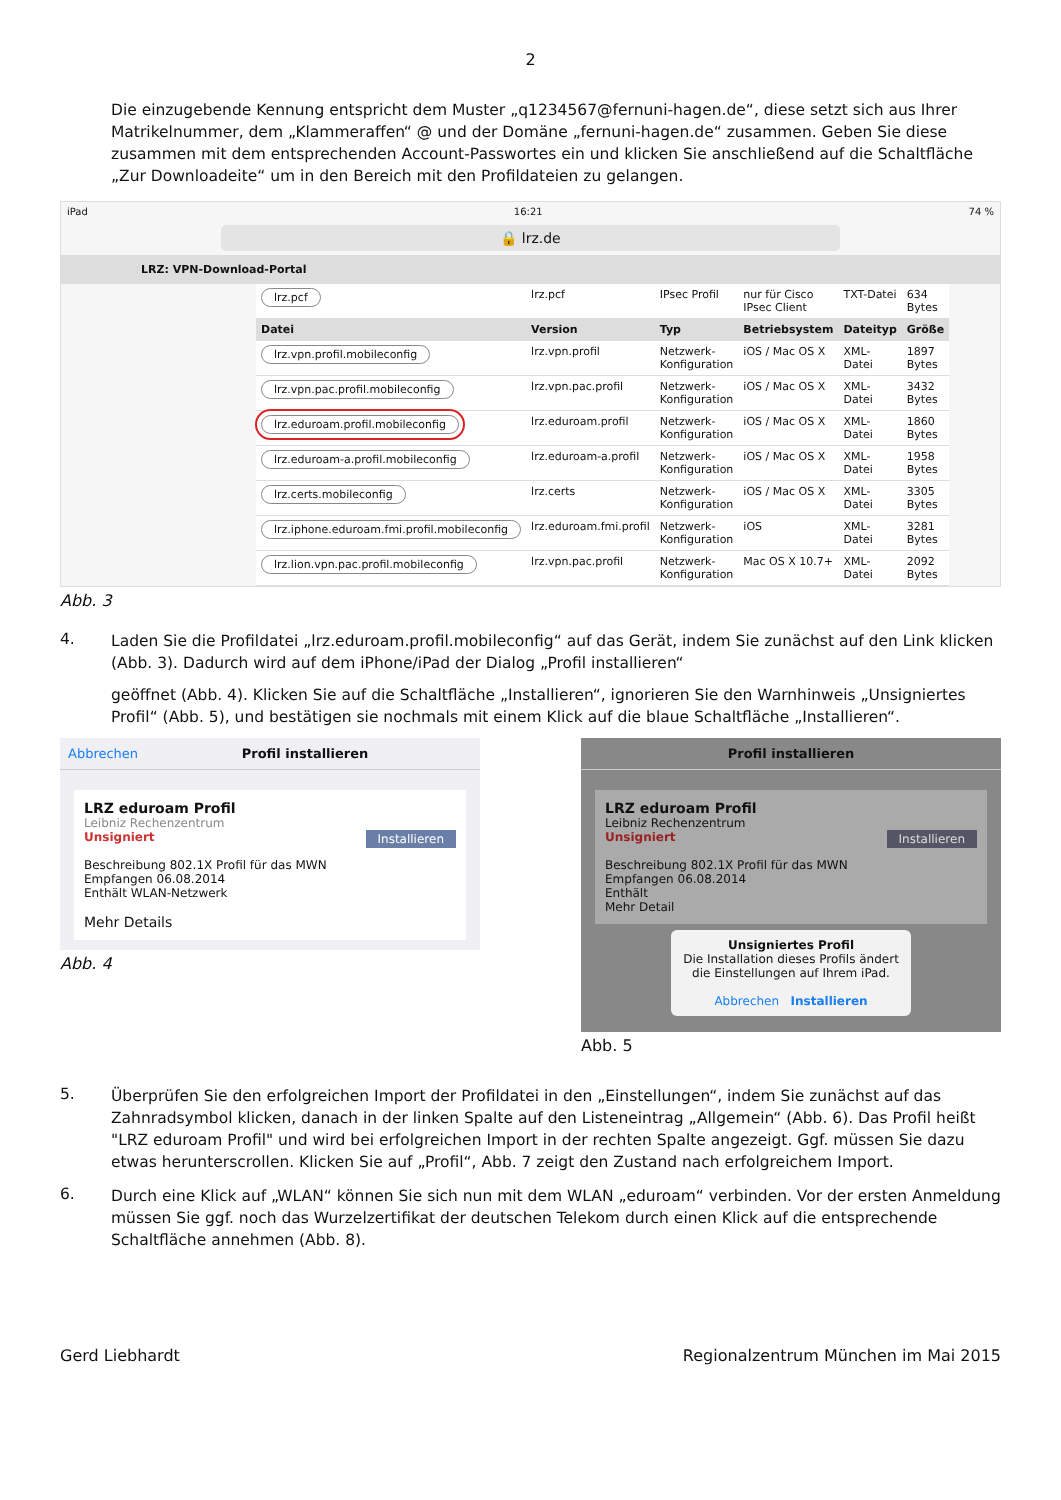2
Die einzugebende Kennung entspricht dem Muster „q1234567@fernuni-hagen.de“, diese setzt sich aus Ihrer Matrikelnummer, dem „Klammeraffen“ @ und der Domäne „fernuni-hagen.de“ zusammen. Geben Sie diese zusammen mit dem entsprechenden Account-Passwortes ein und klicken Sie anschließend auf die Schaltfläche „Zur Downloadeite“ um in den Bereich mit den Profildateien zu gelangen.
iPad 16:21 74 %
🔒 lrz.de
LRZ: VPN-Download-Portal
| lrz.pcf | lrz.pcf | IPsec Profil | nur für Cisco IPsec Client | TXT-Datei | 634 Bytes |
| Datei | Version | Typ | Betriebsystem | Dateityp | Größe |
| lrz.vpn.profil.mobileconfig | lrz.vpn.profil | Netzwerk-Konfiguration | iOS / Mac OS X | XML-Datei | 1897 Bytes |
| lrz.vpn.pac.profil.mobileconfig | lrz.vpn.pac.profil | Netzwerk-Konfiguration | iOS / Mac OS X | XML-Datei | 3432 Bytes |
| lrz.eduroam.profil.mobileconfig | lrz.eduroam.profil | Netzwerk-Konfiguration | iOS / Mac OS X | XML-Datei | 1860 Bytes |
| lrz.eduroam-a.profil.mobileconfig | lrz.eduroam-a.profil | Netzwerk-Konfiguration | iOS / Mac OS X | XML-Datei | 1958 Bytes |
| lrz.certs.mobileconfig | lrz.certs | Netzwerk-Konfiguration | iOS / Mac OS X | XML-Datei | 3305 Bytes |
| lrz.iphone.eduroam.fmi.profil.mobileconfig | lrz.eduroam.fmi.profil | Netzwerk-Konfiguration | iOS | XML-Datei | 3281 Bytes |
| lrz.lion.vpn.pac.profil.mobileconfig | lrz.vpn.pac.profil | Netzwerk-Konfiguration | Mac OS X 10.7+ | XML-Datei | 2092 Bytes |
Abb. 3
4.
Laden Sie die Profildatei „lrz.eduroam.profil.mobileconfig“ auf das Gerät, indem Sie zunächst auf den Link klicken (Abb. 3). Dadurch wird auf dem iPhone/iPad der Dialog „Profil installieren“
geöffnet (Abb. 4). Klicken Sie auf die Schaltfläche „Installieren“, ignorieren Sie den Warnhinweis „Unsigniertes Profil“ (Abb. 5), und bestätigen sie nochmals mit einem Klick auf die blaue Schaltfläche „Installieren“.
Abbrechen Profil installieren
LRZ eduroam Profil
Leibniz Rechenzentrum
Unsigniert Installieren
Beschreibung 802.1X Profil für das MWN
Empfangen 06.08.2014
Enthält WLAN-Netzwerk
Mehr Details
Abb. 4
Profil installieren
LRZ eduroam Profil
Leibniz Rechenzentrum
Unsigniert Installieren
Beschreibung 802.1X Profil für das MWN
Empfangen 06.08.2014
Enthält
Mehr Detail
Unsigniertes Profil
Die Installation dieses Profils ändert die Einstellungen auf Ihrem iPad.
Abbrechen Installieren
Abb. 5
5.
Überprüfen Sie den erfolgreichen Import der Profildatei in den „Einstellungen“, indem Sie zunächst auf das Zahnradsymbol klicken, danach in der linken Spalte auf den Listeneintrag „Allgemein“ (Abb. 6). Das Profil heißt "LRZ eduroam Profil" und wird bei erfolgreichen Import in der rechten Spalte angezeigt. Ggf. müssen Sie dazu etwas herunterscrollen. Klicken Sie auf „Profil“, Abb. 7 zeigt den Zustand nach erfolgreichem Import.
6.
Durch eine Klick auf „WLAN“ können Sie sich nun mit dem WLAN „eduroam“ verbinden. Vor der ersten Anmeldung müssen Sie ggf. noch das Wurzelzertifikat der deutschen Telekom durch einen Klick auf die entsprechende Schaltfläche annehmen (Abb. 8).
Gerd Liebhardt Regionalzentrum München im Mai 2015